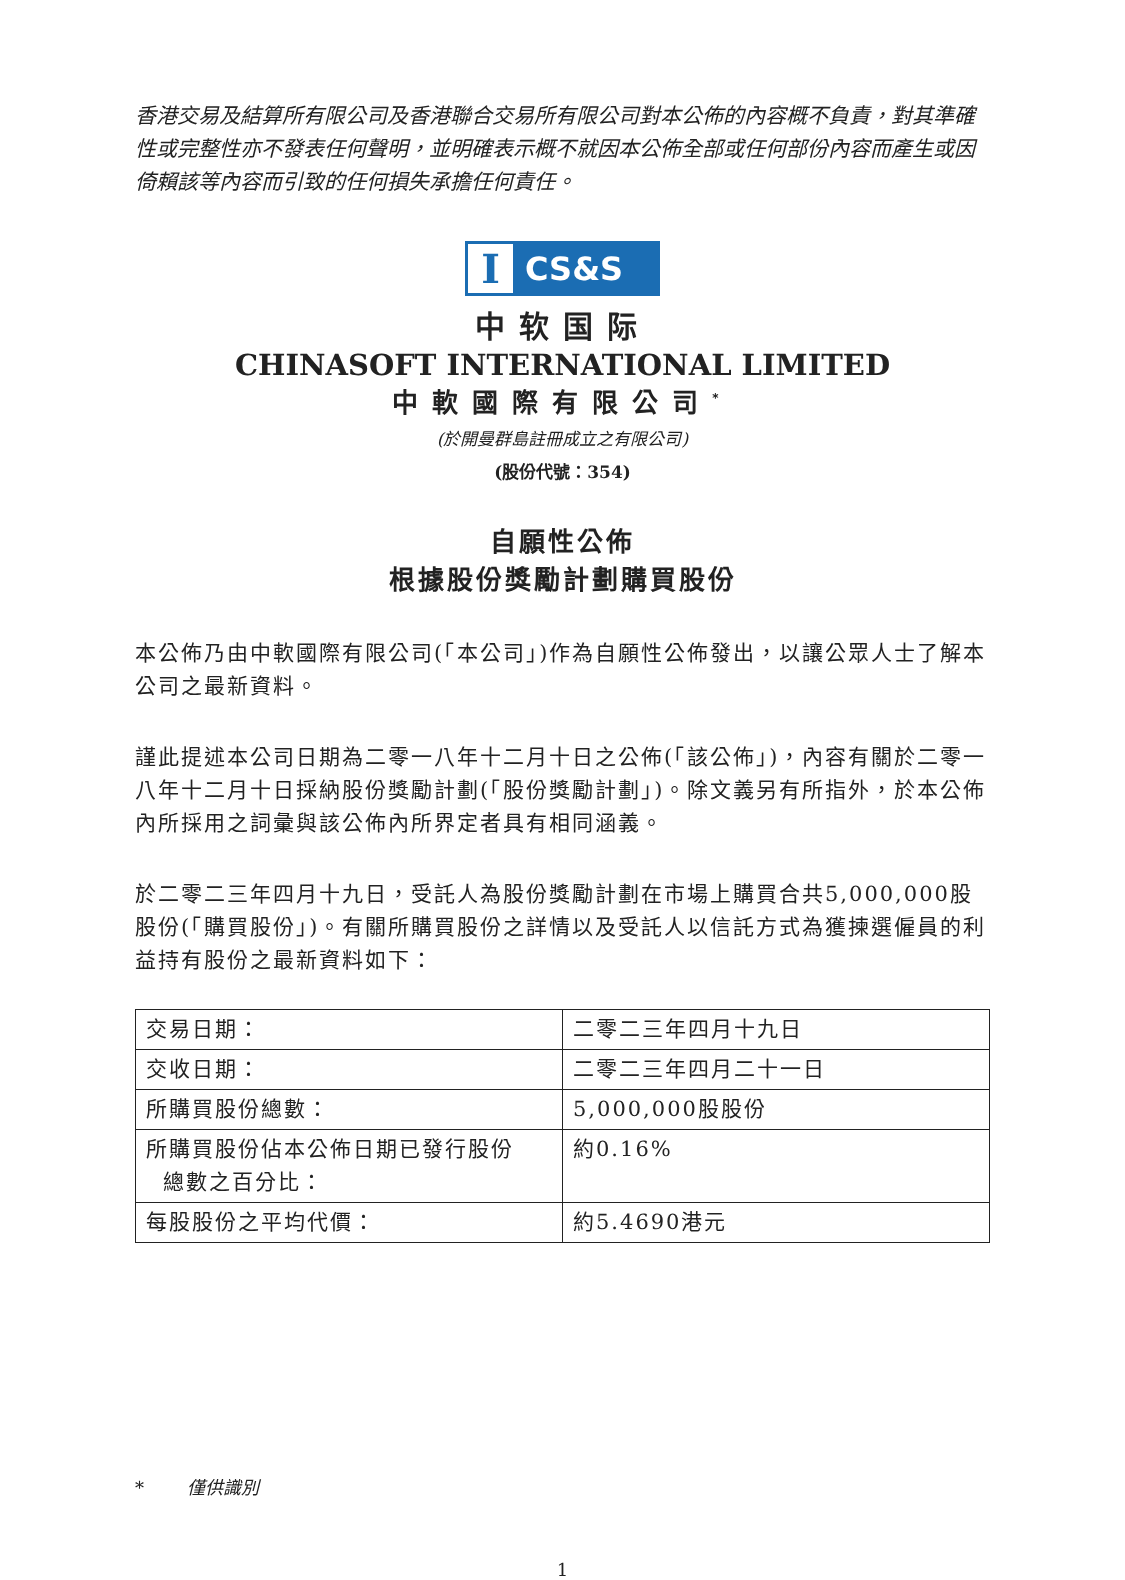香港交易及結算所有限公司及香港聯合交易所有限公司對本公佈的內容概不負責，對其準確性或完整性亦不發表任何聲明，並明確表示概不就因本公佈全部或任何部份內容而產生或因倚賴該等內容而引致的任何損失承擔任何責任。
I
CS&S
中软国际
CHINASOFT INTERNATIONAL LIMITED
中軟國際有限公司<sup>*</sup>
(於開曼群島註冊成立之有限公司)
(股份代號：354)
自願性公佈
根據股份獎勵計劃購買股份
本公佈乃由中軟國際有限公司(「本公司」)作為自願性公佈發出，以讓公眾人士了解本公司之最新資料。
謹此提述本公司日期為二零一八年十二月十日之公佈(「該公佈」)，內容有關於二零一八年十二月十日採納股份獎勵計劃(「股份獎勵計劃」)。除文義另有所指外，於本公佈內所採用之詞彙與該公佈內所界定者具有相同涵義。
於二零二三年四月十九日，受託人為股份獎勵計劃在市場上購買合共5,000,000股股份(「購買股份」)。有關所購買股份之詳情以及受託人以信託方式為獲揀選僱員的利益持有股份之最新資料如下：
| 交易日期： | 二零二三年四月十九日 |
| 交收日期： | 二零二三年四月二十一日 |
| 所購買股份總數： | 5,000,000股股份 |
| 所購買股份佔本公佈日期已發行股份 總數之百分比： | 約0.16% |
| 每股股份之平均代價： | 約5.4690港元 |
* 僅供識別
1